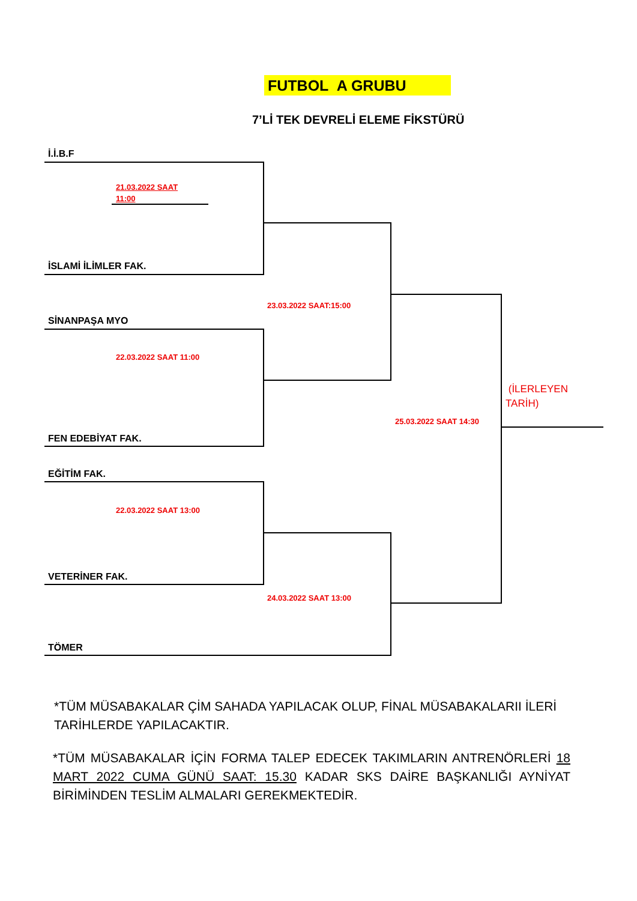FUTBOL A GRUBU
7’Lİ TEK DEVRELİ ELEME FİKSTÜRÜ
İ.İ.B.F
21.03.2022 SAAT
11:00
İSLAMİ İLİMLER FAK.
23.03.2022 SAAT:15:00
SİNANPAŞA MYO
22.03.2022 SAAT 11:00
(İLERLEYEN
TARİH)
25.03.2022 SAAT 14:30
FEN EDEBİYAT FAK.
EĞİTİM FAK.
22.03.2022 SAAT 13:00
VETERİNER FAK.
24.03.2022 SAAT 13:00
TÖMER
*TÜM MÜSABAKALAR ÇİM SAHADA YAPILACAK OLUP, FİNAL MÜSABAKALARII İLERİ TARİHLERDE YAPILACAKTIR.
*TÜM MÜSABAKALAR İÇİN FORMA TALEP EDECEK TAKIMLARIN ANTRENÖRLERİ 18 MART 2022 CUMA GÜNÜ SAAT: 15.30 KADAR SKS DAİRE BAŞKANLIĞI AYNİYAT BİRİMİNDEN TESLİM ALMALARI GEREKMEKTEDİR.